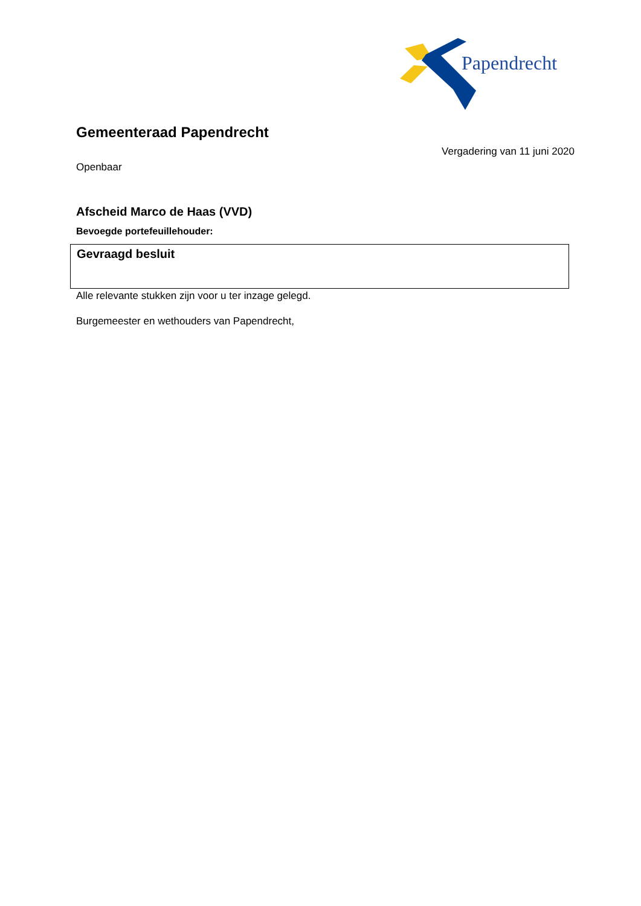Papendrecht
Gemeenteraad Papendrecht
Vergadering van 11 juni 2020
Openbaar
Afscheid Marco de Haas (VVD)
Bevoegde portefeuillehouder:
Gevraagd besluit
Alle relevante stukken zijn voor u ter inzage gelegd.
Burgemeester en wethouders van Papendrecht,